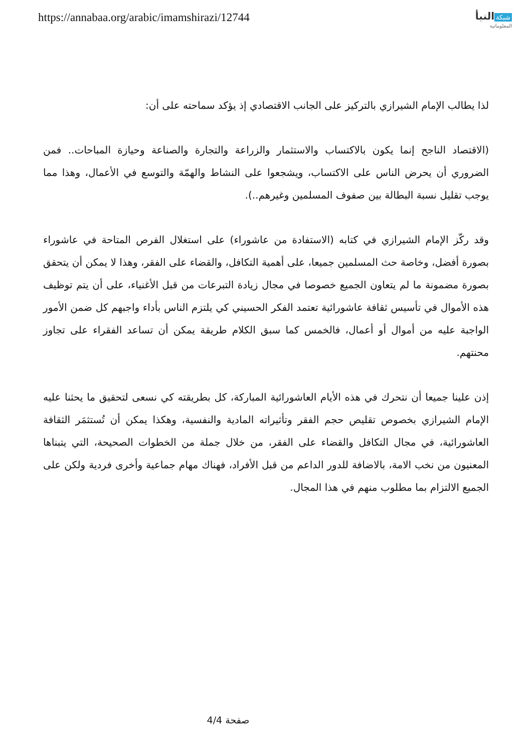https://annabaa.org/arabic/imamshirazi/12744
شبكة النبأ
المعلوماتية
لذا يطالب الإمام الشيرازي بالتركيز على الجانب الاقتصادي إذ يؤكد سماحته على أن:
(الاقتصاد الناجح إنما يكون بالاكتساب والاستثمار والزراعة والتجارة والصناعة وحيازة المباحات.. فمن الضروري أن يحرض الناس على الاكتساب، ويشجعوا على النشاط والهمّة والتوسع في الأعمال، وهذا مما يوجب تقليل نسبة البطالة بين صفوف المسلمين وغيرهم..).
وقد ركّز الإمام الشيرازي في كتابه (الاستفادة من عاشوراء) على استغلال الفرص المتاحة في عاشوراء بصورة أفضل، وخاصة حث المسلمين جميعا، على أهمية التكافل، والقضاء على الفقر، وهذا لا يمكن أن يتحقق بصورة مضمونة ما لم يتعاون الجميع خصوصا في مجال زيادة التبرعات من قبل الأغنياء، على أن يتم توظيف هذه الأموال في تأسيس ثقافة عاشورائية تعتمد الفكر الحسيني كي يلتزم الناس بأداء واجبهم كل ضمن الأمور الواجبة عليه من أموال أو أعمال، فالخمس كما سبق الكلام طريقة يمكن أن تساعد الفقراء على تجاوز محنتهم.
إذن علينا جميعا أن نتحرك في هذه الأيام العاشورائية المباركة، كل بطريقته كي نسعى لتحقيق ما يحثنا عليه الإمام الشيرازي بخصوص تقليص حجم الفقر وتأثيراته المادية والنفسية، وهكذا يمكن أن تُستثمَر الثقافة العاشورائية، في مجال التكافل والقضاء على الفقر، من خلال جملة من الخطوات الصحيحة، التي يتبناها المعنيون من نخب الامة، بالاضافة للدور الداعم من قبل الأفراد، فهناك مهام جماعية وأخرى فردية ولكن على الجميع الالتزام بما مطلوب منهم في هذا المجال.
صفحة 4/4